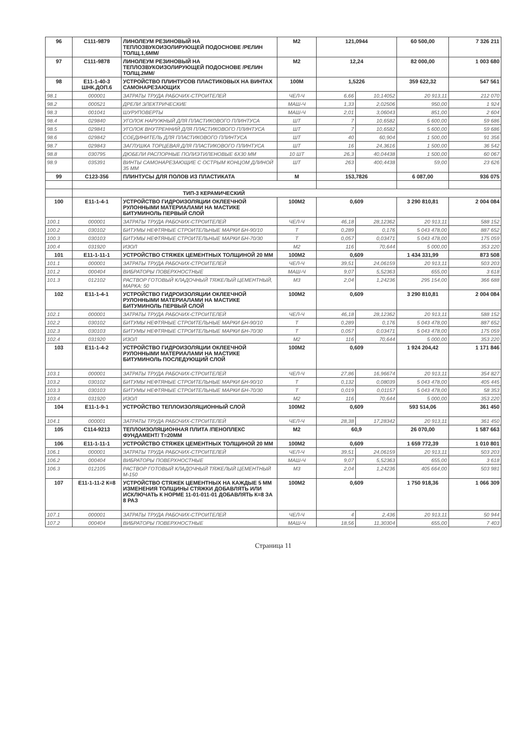| 96 | С111-9879 | ЛИНОЛЕУМ РЕЗИНОВЫЙ НА ТЕПЛОЗВУКОИЗОЛИРУЮЩЕЙ ПОДОСНОВЕ /РЕЛИН ТОЛЩ.1,6ММ/ | М2 | 121,0944 | | 60 500,00 | 7 326 211 |
| 97 | С111-9878 | ЛИНОЛЕУМ РЕЗИНОВЫЙ НА ТЕПЛОЗВУКОИЗОЛИРУЮЩЕЙ ПОДОСНОВЕ /РЕЛИН ТОЛЩ.2ММ/ | М2 | 12,24 | | 82 000,00 | 1 003 680 |
| 98 | Е11-1-40-3 ШНК.ДОП.6 | УСТРОЙСТВО ПЛИНТУСОВ ПЛАСТИКОВЫХ НА ВИНТАХ САМОНАРЕЗАЮЩИХ | 100М | 1,5226 | | 359 622,32 | 547 561 |
| 98.1 | 000001 | ЗАТРАТЫ ТРУДА РАБОЧИХ-СТРОИТЕЛЕЙ | ЧЕЛ-Ч | 6,66 | 10,14052 | 20 913,11 | 212 070 |
| 98.2 | 000521 | ДРЕЛИ ЭЛЕКТРИЧЕСКИЕ | МАШ-Ч | 1,33 | 2,02506 | 950,00 | 1 924 |
| 98.3 | 001041 | ШУРУПОВЕРТЫ | МАШ-Ч | 2,01 | 3,06043 | 851,00 | 2 604 |
| 98.4 | 029840 | УГОЛОК НАРУЖНЫЙ ДЛЯ ПЛАСТИКОВОГО ПЛИНТУСА | ШТ | 7 | 10,6582 | 5 600,00 | 59 686 |
| 98.5 | 029841 | УГОЛОК ВНУТРЕННИЙ ДЛЯ ПЛАСТИКОВОГО ПЛИНТУСА | ШТ | 7 | 10,6582 | 5 600,00 | 59 686 |
| 98.6 | 029842 | СОЕДИНИТЕЛЬ ДЛЯ ПЛАСТИКОВОГО ПЛИНТУСА | ШТ | 40 | 60,904 | 1 500,00 | 91 356 |
| 98.7 | 029843 | ЗАГЛУШКА ТОРЦЕВАЯ ДЛЯ ПЛАСТИКОВОГО ПЛИНТУСА | ШТ | 16 | 24,3616 | 1 500,00 | 36 542 |
| 98.8 | 030795 | ДЮБЕЛИ РАСПОРНЫЕ ПОЛИЭТИЛЕНОВЫЕ 6Х30 ММ | 10 ШТ | 26,3 | 40,04438 | 1 500,00 | 60 067 |
| 98.9 | 035391 | ВИНТЫ САМОНАРЕЗАЮЩИЕ С ОСТРЫМ КОНЦОМ ДЛИНОЙ 35 ММ | ШТ | 263 | 400,4438 | 59,00 | 23 626 |
| 99 | С123-356 | ПЛИНТУСЫ ДЛЯ ПОЛОВ ИЗ ПЛАСТИКАТА | М | 153,7826 | | 6 087,00 | 936 075 |
| | ТИП-3 КЕРАМИЧЕСКИЙ | | | | | | |
| 100 | Е11-1-4-1 | УСТРОЙСТВО ГИДРОИЗОЛЯЦИИ ОКЛЕЕЧНОЙ РУЛОННЫМИ МАТЕРИАЛАМИ НА МАСТИКЕ БИТУМИНОЛЬ ПЕРВЫЙ СЛОЙ | 100М2 | 0,609 | | 3 290 810,81 | 2 004 084 |
| 100.1 | 000001 | ЗАТРАТЫ ТРУДА РАБОЧИХ-СТРОИТЕЛЕЙ | ЧЕЛ-Ч | 46,18 | 28,12362 | 20 913,11 | 588 152 |
| 100.2 | 030102 | БИТУМЫ НЕФТЯНЫЕ СТРОИТЕЛЬНЫЕ МАРКИ БН-90/10 | Т | 0,289 | 0,176 | 5 043 478,00 | 887 652 |
| 100.3 | 030103 | БИТУМЫ НЕФТЯНЫЕ СТРОИТЕЛЬНЫЕ МАРКИ БН-70/30 | Т | 0,057 | 0,03471 | 5 043 478,00 | 175 059 |
| 100.4 | 031920 | ИЗОЛ | М2 | 116 | 70,644 | 5 000,00 | 353 220 |
| 101 | Е11-1-11-1 | УСТРОЙСТВО СТЯЖЕК ЦЕМЕНТНЫХ ТОЛЩИНОЙ 20 ММ | 100М2 | 0,609 | | 1 434 331,99 | 873 508 |
| 101.1 | 000001 | ЗАТРАТЫ ТРУДА РАБОЧИХ-СТРОИТЕЛЕЙ | ЧЕЛ-Ч | 39,51 | 24,06159 | 20 913,11 | 503 203 |
| 101.2 | 000404 | ВИБРАТОРЫ ПОВЕРХНОСТНЫЕ | МАШ-Ч | 9,07 | 5,52363 | 655,00 | 3 618 |
| 101.3 | 012102 | РАСТВОР ГОТОВЫЙ КЛАДОЧНЫЙ ТЯЖЕЛЫЙ ЦЕМЕНТНЫЙ, МАРКА: 50 | М3 | 2,04 | 1,24236 | 295 154,00 | 366 688 |
| 102 | Е11-1-4-1 | УСТРОЙСТВО ГИДРОИЗОЛЯЦИИ ОКЛЕЕЧНОЙ РУЛОННЫМИ МАТЕРИАЛАМИ НА МАСТИКЕ БИТУМИНОЛЬ ПЕРВЫЙ СЛОЙ | 100М2 | 0,609 | | 3 290 810,81 | 2 004 084 |
| 102.1 | 000001 | ЗАТРАТЫ ТРУДА РАБОЧИХ-СТРОИТЕЛЕЙ | ЧЕЛ-Ч | 46,18 | 28,12362 | 20 913,11 | 588 152 |
| 102.2 | 030102 | БИТУМЫ НЕФТЯНЫЕ СТРОИТЕЛЬНЫЕ МАРКИ БН-90/10 | Т | 0,289 | 0,176 | 5 043 478,00 | 887 652 |
| 102.3 | 030103 | БИТУМЫ НЕФТЯНЫЕ СТРОИТЕЛЬНЫЕ МАРКИ БН-70/30 | Т | 0,057 | 0,03471 | 5 043 478,00 | 175 059 |
| 102.4 | 031920 | ИЗОЛ | М2 | 116 | 70,644 | 5 000,00 | 353 220 |
| 103 | Е11-1-4-2 | УСТРОЙСТВО ГИДРОИЗОЛЯЦИИ ОКЛЕЕЧНОЙ РУЛОННЫМИ МАТЕРИАЛАМИ НА МАСТИКЕ БИТУМИНОЛЬ ПОСЛЕДУЮЩИЙ СЛОЙ | 100М2 | 0,609 | | 1 924 204,42 | 1 171 846 |
| 103.1 | 000001 | ЗАТРАТЫ ТРУДА РАБОЧИХ-СТРОИТЕЛЕЙ | ЧЕЛ-Ч | 27,86 | 16,96674 | 20 913,11 | 354 827 |
| 103.2 | 030102 | БИТУМЫ НЕФТЯНЫЕ СТРОИТЕЛЬНЫЕ МАРКИ БН-90/10 | Т | 0,132 | 0,08039 | 5 043 478,00 | 405 445 |
| 103.3 | 030103 | БИТУМЫ НЕФТЯНЫЕ СТРОИТЕЛЬНЫЕ МАРКИ БН-70/30 | Т | 0,019 | 0,01157 | 5 043 478,00 | 58 353 |
| 103.4 | 031920 | ИЗОЛ | М2 | 116 | 70,644 | 5 000,00 | 353 220 |
| 104 | Е11-1-9-1 | УСТРОЙСТВО ТЕПЛОИЗОЛЯЦИОННЫЙ СЛОЙ | 100М2 | 0,609 | | 593 514,06 | 361 450 |
| 104.1 | 000001 | ЗАТРАТЫ ТРУДА РАБОЧИХ-СТРОИТЕЛЕЙ | ЧЕЛ-Ч | 28,38 | 17,28342 | 20 913,11 | 361 450 |
| 105 | С114-9213 | ТЕПЛОИЗОЛЯЦИОННАЯ ПЛИТА /ПЕНОПЛЕКС ФУНДАМЕНТ/ Т=20ММ | М2 | 60,9 | | 26 070,00 | 1 587 663 |
| 106 | Е11-1-11-1 | УСТРОЙСТВО СТЯЖЕК ЦЕМЕНТНЫХ ТОЛЩИНОЙ 20 ММ | 100М2 | 0,609 | | 1 659 772,39 | 1 010 801 |
| 106.1 | 000001 | ЗАТРАТЫ ТРУДА РАБОЧИХ-СТРОИТЕЛЕЙ | ЧЕЛ-Ч | 39,51 | 24,06159 | 20 913,11 | 503 203 |
| 106.2 | 000404 | ВИБРАТОРЫ ПОВЕРХНОСТНЫЕ | МАШ-Ч | 9,07 | 5,52363 | 655,00 | 3 618 |
| 106.3 | 012105 | РАСТВОР ГОТОВЫЙ КЛАДОЧНЫЙ ТЯЖЕЛЫЙ ЦЕМЕНТНЫЙ М-150 | М3 | 2,04 | 1,24236 | 405 664,00 | 503 981 |
| 107 | Е11-1-11-2 К=8 | УСТРОЙСТВО СТЯЖЕК ЦЕМЕНТНЫХ НА КАЖДЫЕ 5 ММ ИЗМЕНЕНИЯ ТОЛЩИНЫ СТЯЖКИ ДОБАВЛЯТЬ ИЛИ ИСКЛЮЧАТЬ К НОРМЕ 11-01-011-01 ДОБАВЛЯТЬ К=8 ЗА 8 РАЗ | 100М2 | 0,609 | | 1 750 918,36 | 1 066 309 |
| 107.1 | 000001 | ЗАТРАТЫ ТРУДА РАБОЧИХ-СТРОИТЕЛЕЙ | ЧЕЛ-Ч | 4 | 2,436 | 20 913,11 | 50 944 |
| 107.2 | 000404 | ВИБРАТОРЫ ПОВЕРХНОСТНЫЕ | МАШ-Ч | 18,56 | 11,30304 | 655,00 | 7 403 |
Страница 11